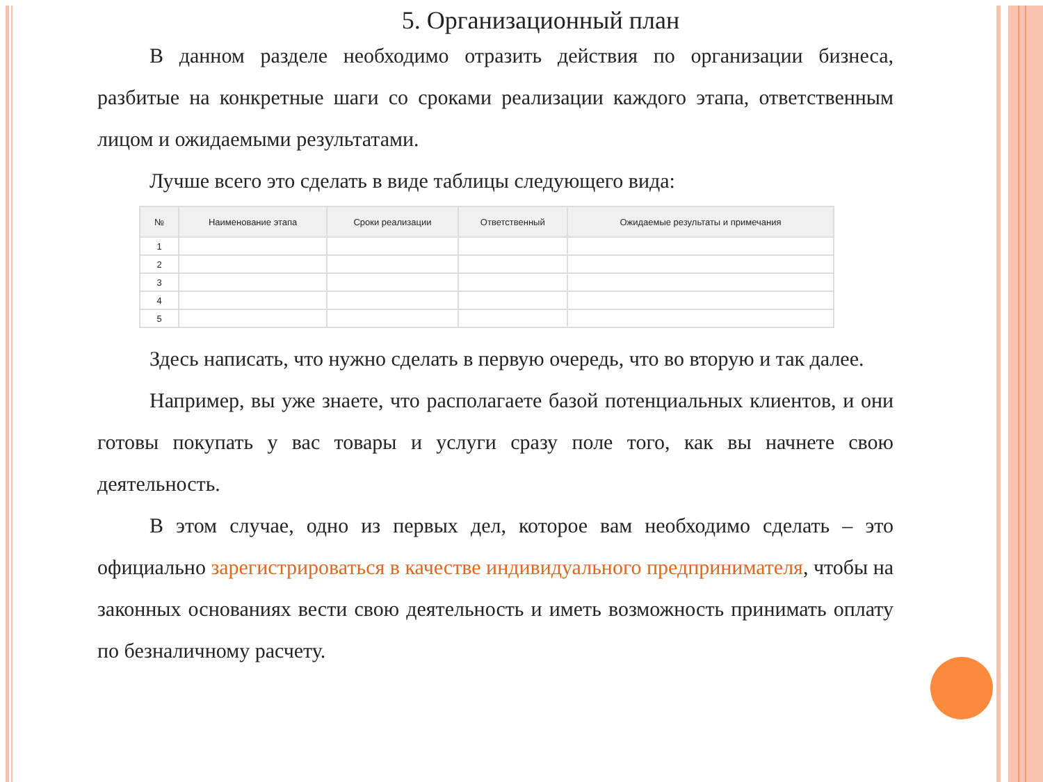5. Организационный план
В данном разделе необходимо отразить действия по организации бизнеса, разбитые на конкретные шаги со сроками реализации каждого этапа, ответственным лицом и ожидаемыми результатами.
Лучше всего это сделать в виде таблицы следующего вида:
| № | Наименование этапа | Сроки реализации | Ответственный | Ожидаемые результаты и примечания |
| --- | --- | --- | --- | --- |
| 1 | | | | |
| 2 | | | | |
| 3 | | | | |
| 4 | | | | |
| 5 | | | | |
Здесь написать, что нужно сделать в первую очередь, что во вторую и так далее.
Например, вы уже знаете, что располагаете базой потенциальных клиентов, и они готовы покупать у вас товары и услуги сразу поле того, как вы начнете свою деятельность.
В этом случае, одно из первых дел, которое вам необходимо сделать – это официально зарегистрироваться в качестве индивидуального предпринимателя, чтобы на законных основаниях вести свою деятельность и иметь возможность принимать оплату по безналичному расчету.